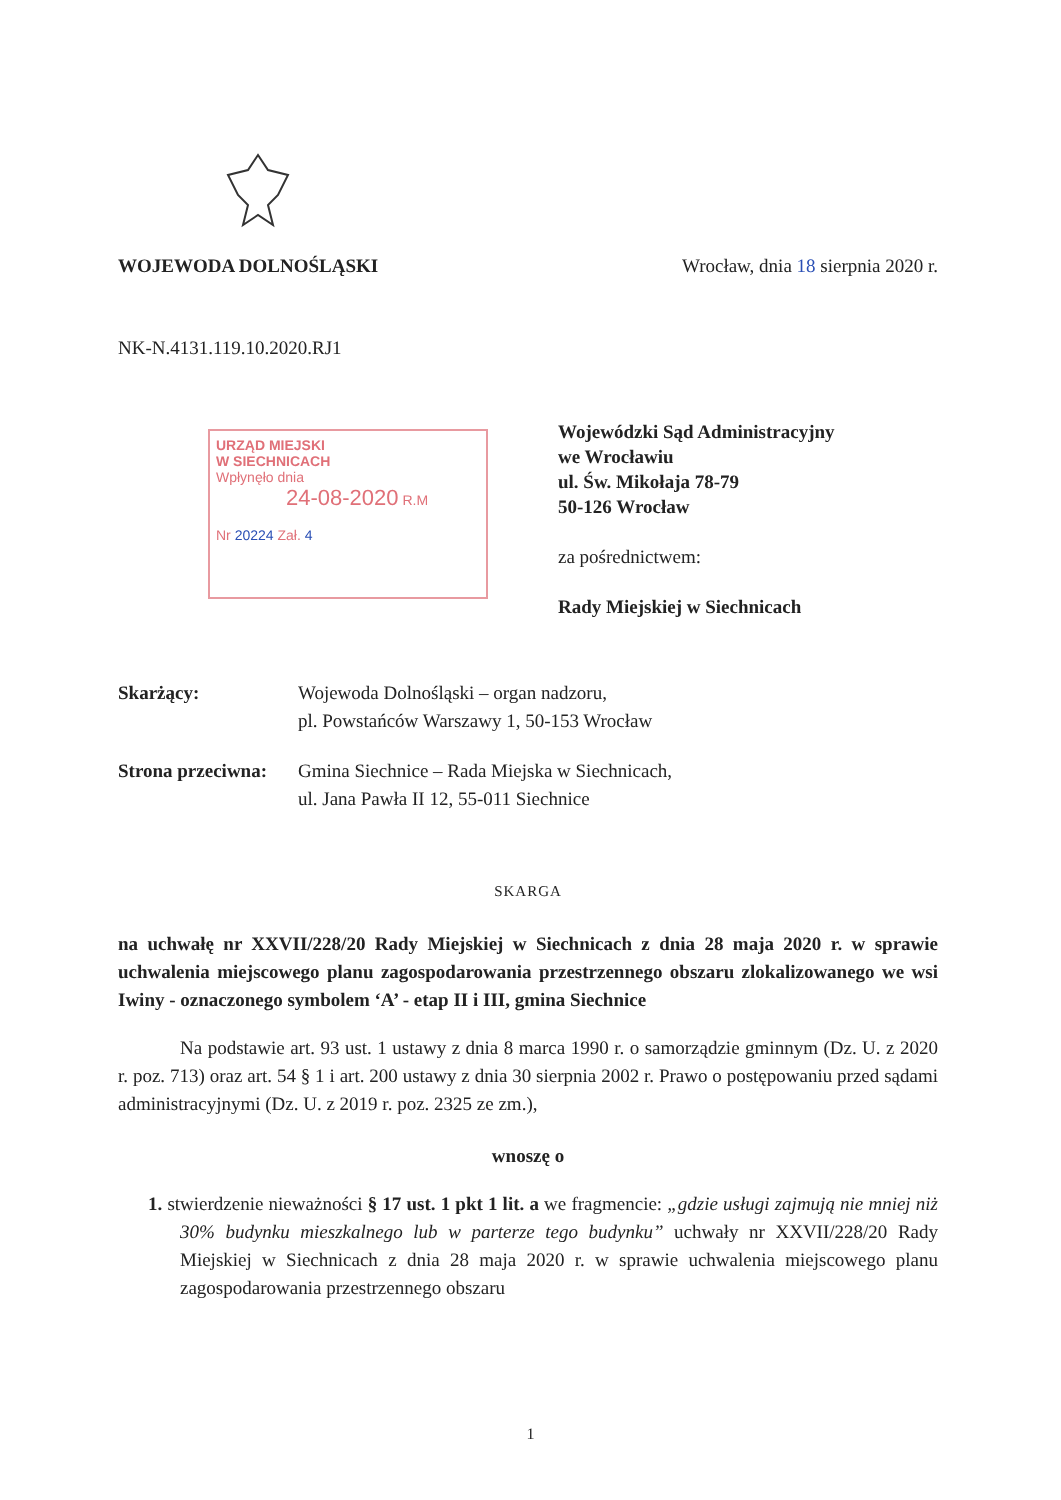WOJEWODA DOLNOŚLĄSKI Wrocław, dnia 18 sierpnia 2020 r.
NK-N.4131.119.10.2020.RJ1
URZĄD MIEJSKI
W SIECHNICACH
Wpłynęło dnia
24-08-2020 R.M
Nr 20224 Zał. 4
Wojewódzki Sąd Administracyjny
we Wrocławiu
ul. Św. Mikołaja 78-79
50-126 Wrocław
za pośrednictwem:
Rady Miejskiej w Siechnicach
Skarżący: Wojewoda Dolnośląski – organ nadzoru,
pl. Powstańców Warszawy 1, 50-153 Wrocław
Strona przeciwna: Gmina Siechnice – Rada Miejska w Siechnicach,
ul. Jana Pawła II 12, 55-011 Siechnice
SKARGA
na uchwałę nr XXVII/228/20 Rady Miejskiej w Siechnicach z dnia 28 maja 2020 r. w sprawie uchwalenia miejscowego planu zagospodarowania przestrzennego obszaru zlokalizowanego we wsi Iwiny - oznaczonego symbolem ‘A’ - etap II i III, gmina Siechnice
Na podstawie art. 93 ust. 1 ustawy z dnia 8 marca 1990 r. o samorządzie gminnym (Dz. U. z 2020 r. poz. 713) oraz art. 54 § 1 i art. 200 ustawy z dnia 30 sierpnia 2002 r. Prawo o postępowaniu przed sądami administracyjnymi (Dz. U. z 2019 r. poz. 2325 ze zm.),
wnoszę o
1. stwierdzenie nieważności § 17 ust. 1 pkt 1 lit. a we fragmencie: „gdzie usługi zajmują nie mniej niż 30% budynku mieszkalnego lub w parterze tego budynku” uchwały nr XXVII/228/20 Rady Miejskiej w Siechnicach z dnia 28 maja 2020 r. w sprawie uchwalenia miejscowego planu zagospodarowania przestrzennego obszaru
1